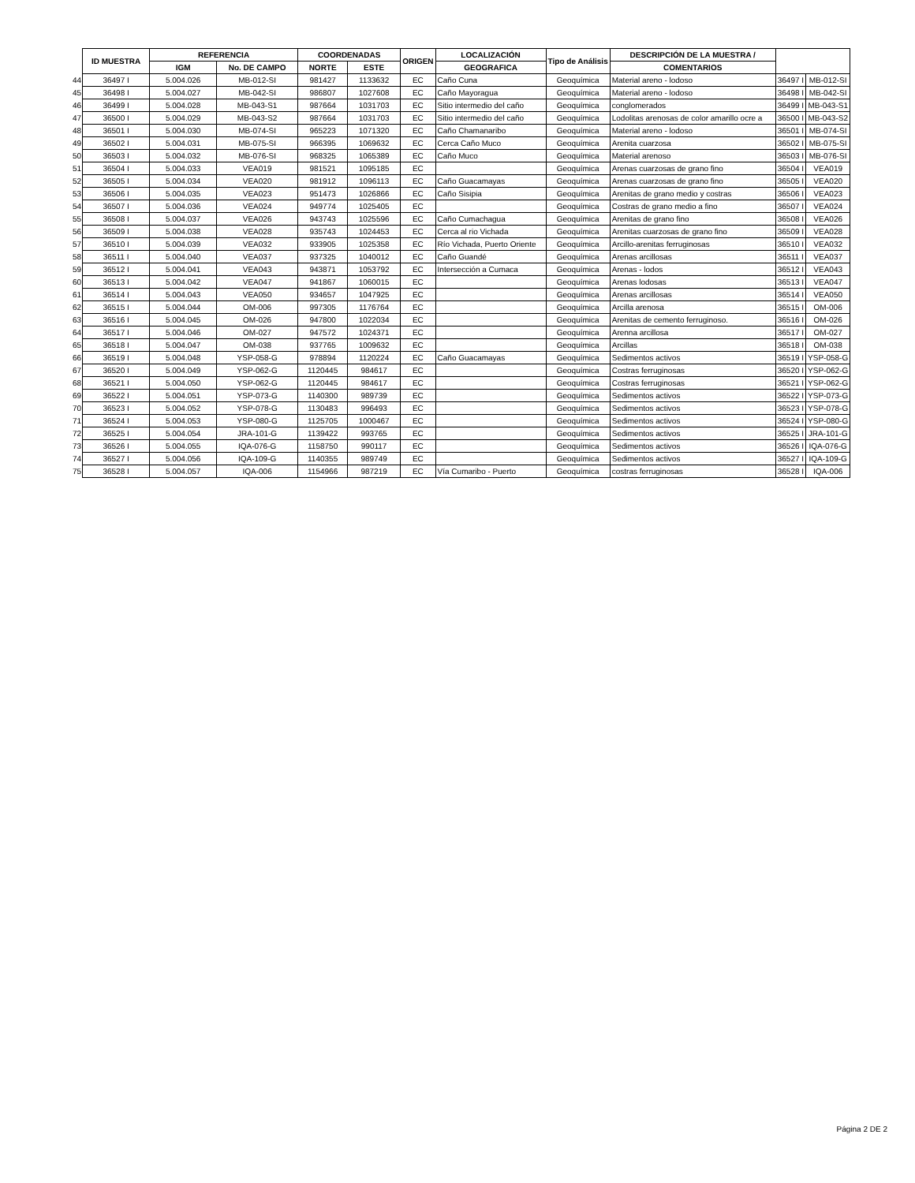| | ID MUESTRA | REFERENCIA | | COORDENADAS | | ORIGEN | LOCALIZACIÓN | Tipo de Análisis | DESCRIPCIÓN DE LA MUESTRA / | | |
| | | IGM | No. DE CAMPO | NORTE | ESTE | | GEOGRAFICA | | COMENTARIOS | | |
| 44 | 36497 I | 5.004.026 | MB-012-SI | 981427 | 1133632 | EC | Caño Cuna | Geoquímica | Material areno - lodoso | 36497 I | MB-012-SI |
| 45 | 36498 I | 5.004.027 | MB-042-SI | 986807 | 1027608 | EC | Caño Mayoragua | Geoquímica | Material areno - lodoso | 36498 I | MB-042-SI |
| 46 | 36499 I | 5.004.028 | MB-043-S1 | 987664 | 1031703 | EC | Sitio intermedio del caño | Geoquímica | conglomerados | 36499 I | MB-043-S1 |
| 47 | 36500 I | 5.004.029 | MB-043-S2 | 987664 | 1031703 | EC | Sitio intermedio del caño | Geoquímica | Lodolitas arenosas de color amarillo ocre a | 36500 I | MB-043-S2 |
| 48 | 36501 I | 5.004.030 | MB-074-SI | 965223 | 1071320 | EC | Caño Chamanaribo | Geoquímica | Material areno - lodoso | 36501 I | MB-074-SI |
| 49 | 36502 I | 5.004.031 | MB-075-SI | 966395 | 1069632 | EC | Cerca Caño Muco | Geoquímica | Arenita cuarzosa | 36502 I | MB-075-SI |
| 50 | 36503 I | 5.004.032 | MB-076-SI | 968325 | 1065389 | EC | Caño Muco | Geoquímica | Material arenoso | 36503 I | MB-076-SI |
| 51 | 36504 I | 5.004.033 | VEA019 | 981521 | 1095185 | EC | | Geoquímica | Arenas cuarzosas de grano fino | 36504 I | VEA019 |
| 52 | 36505 I | 5.004.034 | VEA020 | 981912 | 1096113 | EC | Caño Guacamayas | Geoquímica | Arenas cuarzosas de grano fino | 36505 I | VEA020 |
| 53 | 36506 I | 5.004.035 | VEA023 | 951473 | 1026866 | EC | Caño Sisipia | Geoquímica | Arenitas de grano medio y costras | 36506 I | VEA023 |
| 54 | 36507 I | 5.004.036 | VEA024 | 949774 | 1025405 | EC | | Geoquímica | Costras de grano medio a fino | 36507 I | VEA024 |
| 55 | 36508 I | 5.004.037 | VEA026 | 943743 | 1025596 | EC | Caño Cumachagua | Geoquímica | Arenitas de grano fino | 36508 I | VEA026 |
| 56 | 36509 I | 5.004.038 | VEA028 | 935743 | 1024453 | EC | Cerca al rio Vichada | Geoquímica | Arenitas cuarzosas de grano fino | 36509 I | VEA028 |
| 57 | 36510 I | 5.004.039 | VEA032 | 933905 | 1025358 | EC | Río Vichada, Puerto Oriente | Geoquímica | Arcillo-arenitas ferruginosas | 36510 I | VEA032 |
| 58 | 36511 I | 5.004.040 | VEA037 | 937325 | 1040012 | EC | Caño Guandé | Geoquímica | Arenas arcillosas | 36511 I | VEA037 |
| 59 | 36512 I | 5.004.041 | VEA043 | 943871 | 1053792 | EC | Intersección a Cumaca | Geoquímica | Arenas - lodos | 36512 I | VEA043 |
| 60 | 36513 I | 5.004.042 | VEA047 | 941867 | 1060015 | EC | | Geoquímica | Arenas lodosas | 36513 I | VEA047 |
| 61 | 36514 I | 5.004.043 | VEA050 | 934657 | 1047925 | EC | | Geoquímica | Arenas arcillosas | 36514 I | VEA050 |
| 62 | 36515 I | 5.004.044 | OM-006 | 997305 | 1176764 | EC | | Geoquímica | Arcilla arenosa | 36515 I | OM-006 |
| 63 | 36516 I | 5.004.045 | OM-026 | 947800 | 1022034 | EC | | Geoquímica | Arenitas de cemento ferruginoso. | 36516 I | OM-026 |
| 64 | 36517 I | 5.004.046 | OM-027 | 947572 | 1024371 | EC | | Geoquímica | Arenna arcillosa | 36517 I | OM-027 |
| 65 | 36518 I | 5.004.047 | OM-038 | 937765 | 1009632 | EC | | Geoquímica | Arcillas | 36518 I | OM-038 |
| 66 | 36519 I | 5.004.048 | YSP-058-G | 978894 | 1120224 | EC | Caño Guacamayas | Geoquímica | Sedimentos activos | 36519 I | YSP-058-G |
| 67 | 36520 I | 5.004.049 | YSP-062-G | 1120445 | 984617 | EC | | Geoquímica | Costras ferruginosas | 36520 I | YSP-062-G |
| 68 | 36521 I | 5.004.050 | YSP-062-G | 1120445 | 984617 | EC | | Geoquímica | Costras ferruginosas | 36521 I | YSP-062-G |
| 69 | 36522 I | 5.004.051 | YSP-073-G | 1140300 | 989739 | EC | | Geoquímica | Sedimentos activos | 36522 I | YSP-073-G |
| 70 | 36523 I | 5.004.052 | YSP-078-G | 1130483 | 996493 | EC | | Geoquímica | Sedimentos activos | 36523 I | YSP-078-G |
| 71 | 36524 I | 5.004.053 | YSP-080-G | 1125705 | 1000467 | EC | | Geoquímica | Sedimentos activos | 36524 I | YSP-080-G |
| 72 | 36525 I | 5.004.054 | JRA-101-G | 1139422 | 993765 | EC | | Geoquímica | Sedimentos activos | 36525 I | JRA-101-G |
| 73 | 36526 I | 5.004.055 | IQA-076-G | 1158750 | 990117 | EC | | Geoquímica | Sedimentos activos | 36526 I | IQA-076-G |
| 74 | 36527 I | 5.004.056 | IQA-109-G | 1140355 | 989749 | EC | | Geoquímica | Sedimentos activos | 36527 I | IQA-109-G |
| 75 | 36528 I | 5.004.057 | IQA-006 | 1154966 | 987219 | EC | Vía Cumaribo - Puerto | Geoquímica | costras ferruginosas | 36528 I | IQA-006 |
Página 2 DE 2